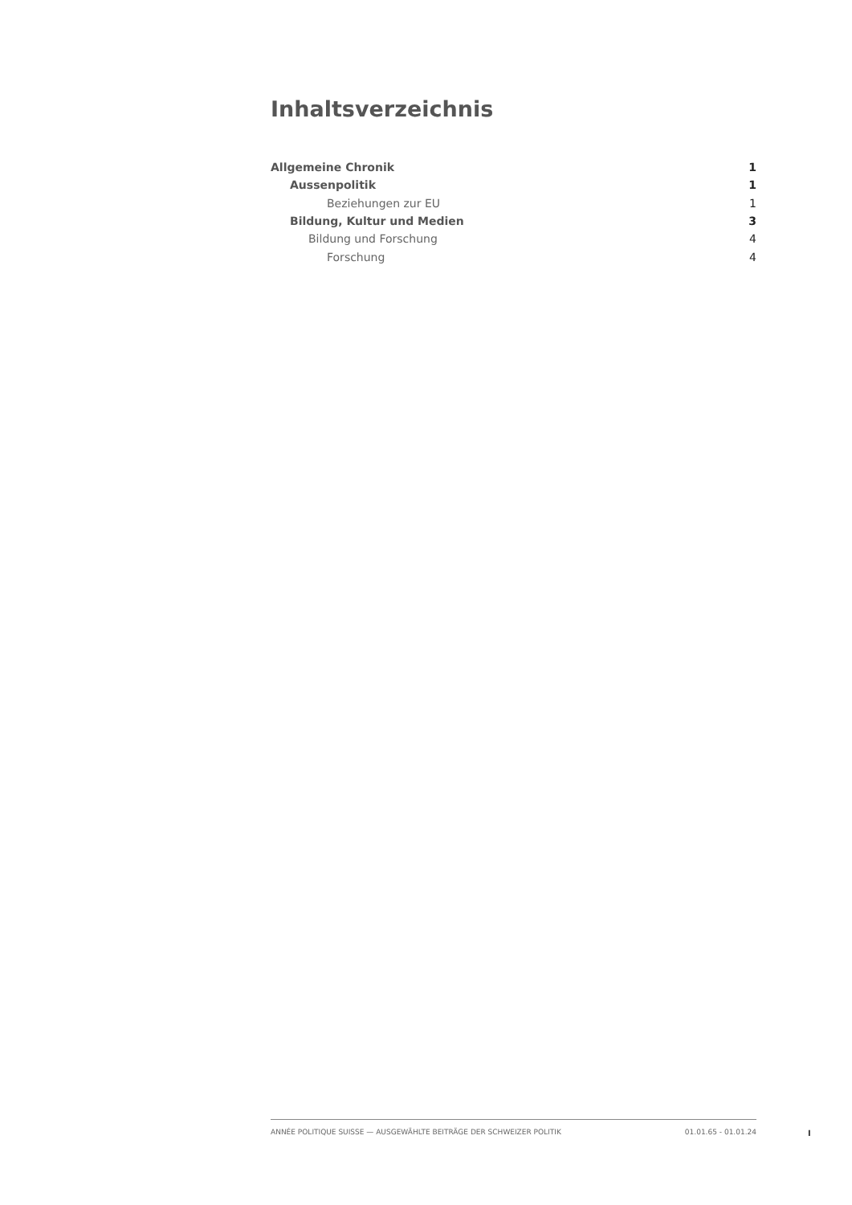Inhaltsverzeichnis
Allgemeine Chronik 1
Aussenpolitik 1
Beziehungen zur EU 1
Bildung, Kultur und Medien 3
Bildung und Forschung 4
Forschung 4
ANNÉE POLITIQUE SUISSE — AUSGEWÄHLTE BEITRÄGE DER SCHWEIZER POLITIK 01.01.65 - 01.01.24
I